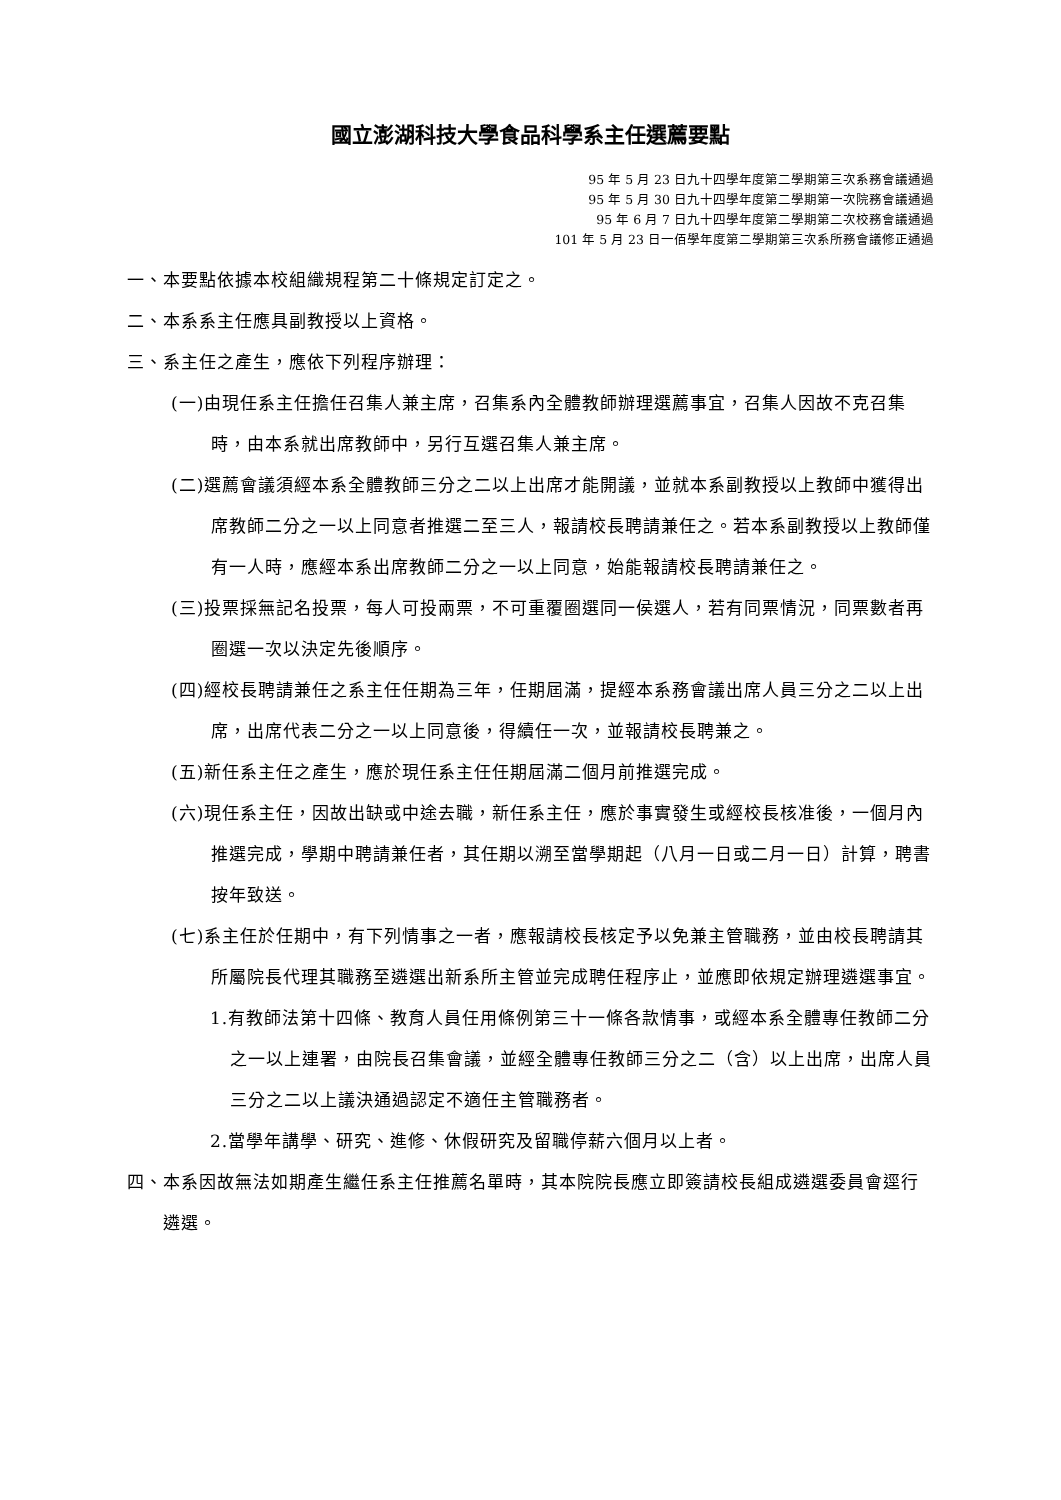國立澎湖科技大學食品科學系主任選薦要點
95 年 5 月 23 日九十四學年度第二學期第三次系務會議通過
95 年 5 月 30 日九十四學年度第二學期第一次院務會議通過
95 年 6 月 7 日九十四學年度第二學期第二次校務會議通過
101 年 5 月 23 日一佰學年度第二學期第三次系所務會議修正通過
一、本要點依據本校組織規程第二十條規定訂定之。
二、本系系主任應具副教授以上資格。
三、系主任之產生，應依下列程序辦理：
(一)由現任系主任擔任召集人兼主席，召集系內全體教師辦理選薦事宜，召集人因故不克召集時，由本系就出席教師中，另行互選召集人兼主席。
(二)選薦會議須經本系全體教師三分之二以上出席才能開議，並就本系副教授以上教師中獲得出席教師二分之一以上同意者推選二至三人，報請校長聘請兼任之。若本系副教授以上教師僅有一人時，應經本系出席教師二分之一以上同意，始能報請校長聘請兼任之。
(三)投票採無記名投票，每人可投兩票，不可重覆圈選同一侯選人，若有同票情況，同票數者再圈選一次以決定先後順序。
(四)經校長聘請兼任之系主任任期為三年，任期屆滿，提經本系務會議出席人員三分之二以上出席，出席代表二分之一以上同意後，得續任一次，並報請校長聘兼之。
(五)新任系主任之產生，應於現任系主任任期屆滿二個月前推選完成。
(六)現任系主任，因故出缺或中途去職，新任系主任，應於事實發生或經校長核准後，一個月內推選完成，學期中聘請兼任者，其任期以溯至當學期起（八月一日或二月一日）計算，聘書按年致送。
(七)系主任於任期中，有下列情事之一者，應報請校長核定予以免兼主管職務，並由校長聘請其所屬院長代理其職務至遴選出新系所主管並完成聘任程序止，並應即依規定辦理遴選事宜。
1.有教師法第十四條、教育人員任用條例第三十一條各款情事，或經本系全體專任教師二分之一以上連署，由院長召集會議，並經全體專任教師三分之二（含）以上出席，出席人員三分之二以上議決通過認定不適任主管職務者。
2.當學年講學、研究、進修、休假研究及留職停薪六個月以上者。
四、本系因故無法如期產生繼任系主任推薦名單時，其本院院長應立即簽請校長組成遴選委員會逕行遴選。